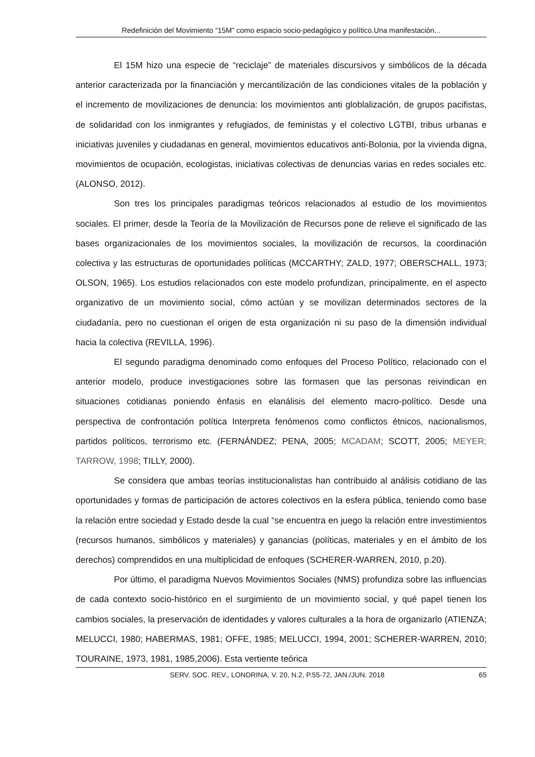Redefinición del Movimiento “15M” como espacio socio-pedagógico y político.Una manifestación...
El 15M hizo una especie de “reciclaje” de materiales discursivos y simbólicos de la década anterior caracterizada por la financiación y mercantilización de las condiciones vitales de la población y el incremento de movilizaciones de denuncia: los movimientos anti globlalización, de grupos pacifistas, de solidaridad con los inmigrantes y refugiados, de feministas y el colectivo LGTBI, tribus urbanas e iniciativas juveniles y ciudadanas en general, movimientos educativos anti-Bolonia, por la vivienda digna, movimientos de ocupación, ecologistas, iniciativas colectivas de denuncias varias en redes sociales etc. (ALONSO, 2012).
Son tres los principales paradigmas teóricos relacionados al estudio de los movimientos sociales. El primer, desde la Teoría de la Movilización de Recursos pone de relieve el significado de las bases organizacionales de los movimientos sociales, la movilización de recursos, la coordinación colectiva y las estructuras de oportunidades políticas (MCCARTHY; ZALD, 1977; OBERSCHALL, 1973; OLSON, 1965). Los estudios relacionados con este modelo profundizan, principalmente, en el aspecto organizativo de un movimiento social, cómo actúan y se movilizan determinados sectores de la ciudadanía, pero no cuestionan el origen de esta organización ni su paso de la dimensión individual hacia la colectiva (REVILLA, 1996).
El segundo paradigma denominado como enfoques del Proceso Político, relacionado con el anterior modelo, produce investigaciones sobre las formasen que las personas reivindican en situaciones cotidianas poniendo énfasis en elanálisis del elemento macro-político. Desde una perspectiva de confrontación política Interpreta fenómenos como conflictos étnicos, nacionalismos, partidos políticos, terrorismo etc. (FERNÁNDEZ; PENA, 2005; MCADAM; SCOTT, 2005; MEYER; TARROW, 1998; TILLY, 2000).
Se considera que ambas teorías institucionalistas han contribuido al análisis cotidiano de las oportunidades y formas de participación de actores colectivos en la esfera pública, teniendo como base la relación entre sociedad y Estado desde la cual “se encuentra en juego la relación entre investimientos (recursos humanos, simbólicos y materiales) y ganancias (políticas, materiales y en el ámbito de los derechos) comprendidos en una multiplicidad de enfoques (SCHERER-WARREN, 2010, p.20).
Por último, el paradigma Nuevos Movimientos Sociales (NMS) profundiza sobre las influencias de cada contexto socio-histórico en el surgimiento de un movimiento social, y qué papel tienen los cambios sociales, la preservación de identidades y valores culturales a la hora de organizarlo (ATIENZA; MELUCCI, 1980; HABERMAS, 1981; OFFE, 1985; MELUCCI, 1994, 2001; SCHERER-WARREN, 2010; TOURAINE, 1973, 1981, 1985,2006). Esta vertiente teórica
SERV. SOC. REV., LONDRINA, V. 20, N.2, P.55-72, JAN./JUN. 2018 65